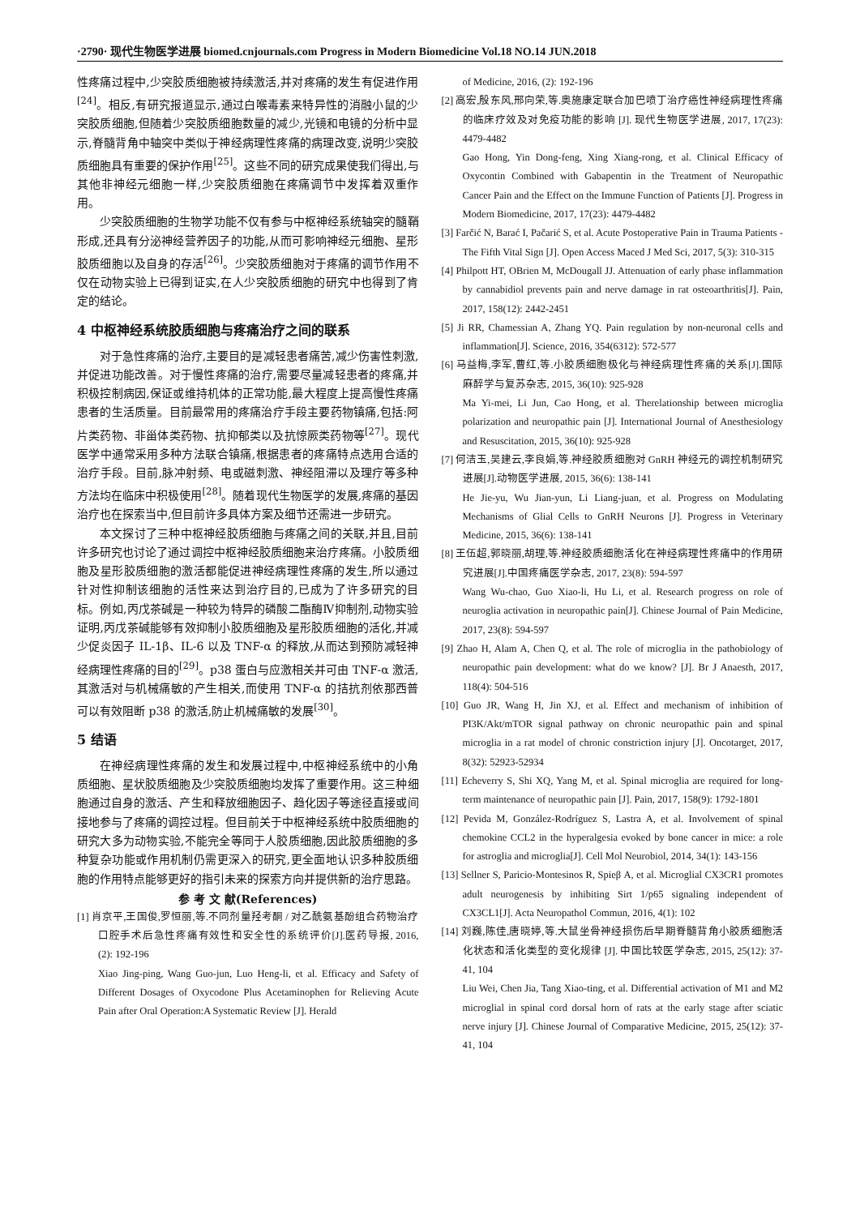·2790· 现代生物医学进展 biomed.cnjournals.com Progress in Modern Biomedicine Vol.18 NO.14 JUN.2018
性疼痛过程中,少突胶质细胞被持续激活,并对疼痛的发生有促进作用<sup>[24]</sup>。相反,有研究报道显示,通过白喉毒素来特异性的消融小鼠的少突胶质细胞,但随着少突胶质细胞数量的减少,光镜和电镜的分析中显示,脊髓背角中轴突中类似于神经病理性疼痛的病理改变,说明少突胶质细胞具有重要的保护作用<sup>[25]</sup>。这些不同的研究成果使我们得出,与其他非神经元细胞一样,少突胶质细胞在疼痛调节中发挥着双重作用。
少突胶质细胞的生物学功能不仅有参与中枢神经系统轴突的髓鞘形成,还具有分泌神经营养因子的功能,从而可影响神经元细胞、星形胶质细胞以及自身的存活<sup>[26]</sup>。少突胶质细胞对于疼痛的调节作用不仅在动物实验上已得到证实,在人少突胶质细胞的研究中也得到了肯定的结论。
4 中枢神经系统胶质细胞与疼痛治疗之间的联系
对于急性疼痛的治疗,主要目的是减轻患者痛苦,减少伤害性刺激,并促进功能改善。对于慢性疼痛的治疗,需要尽量减轻患者的疼痛,并积极控制病因,保证或维持机体的正常功能,最大程度上提高慢性疼痛患者的生活质量。目前最常用的疼痛治疗手段主要药物镇痛,包括:阿片类药物、非甾体类药物、抗抑郁类以及抗惊厥类药物等<sup>[27]</sup>。现代医学中通常采用多种方法联合镇痛,根据患者的疼痛特点选用合适的治疗手段。目前,脉冲射频、电或磁刺激、神经阻滞以及理疗等多种方法均在临床中积极使用<sup>[28]</sup>。随着现代生物医学的发展,疼痛的基因治疗也在探索当中,但目前许多具体方案及细节还需进一步研究。
本文探讨了三种中枢神经胶质细胞与疼痛之间的关联,并且,目前许多研究也讨论了通过调控中枢神经胶质细胞来治疗疼痛。小胶质细胞及星形胶质细胞的激活都能促进神经病理性疼痛的发生,所以通过针对性抑制该细胞的活性来达到治疗目的,已成为了许多研究的目标。例如,丙戊茶碱是一种较为特异的磷酸二酯酶Ⅳ抑制剂,动物实验证明,丙戊茶碱能够有效抑制小胶质细胞及星形胶质细胞的活化,并减少促炎因子 IL-1β、IL-6 以及 TNF-α 的释放,从而达到预防减轻神经病理性疼痛的目的<sup>[29]</sup>。p38 蛋白与应激相关并可由 TNF-α 激活,其激活对与机械痛敏的产生相关,而使用 TNF-α 的拮抗剂依那西普可以有效阻断 p38 的激活,防止机械痛敏的发展<sup>[30]</sup>。
5 结语
在神经病理性疼痛的发生和发展过程中,中枢神经系统中的小角质细胞、星状胶质细胞及少突胶质细胞均发挥了重要作用。这三种细胞通过自身的激活、产生和释放细胞因子、趋化因子等途径直接或间接地参与了疼痛的调控过程。但目前关于中枢神经系统中胶质细胞的研究大多为动物实验,不能完全等同于人胶质细胞,因此胶质细胞的多种复杂功能或作用机制仍需更深入的研究,更全面地认识多种胶质细胞的作用特点能够更好的指引未来的探索方向并提供新的治疗思路。
参 考 文 献(References)
[1] 肖京平,王国俊,罗恒丽,等.不同剂量羟考酮 / 对乙酰氨基酚组合药物治疗口腔手术后急性疼痛有效性和安全性的系统评价[J].医药导报, 2016, (2): 192-196
Xiao Jing-ping, Wang Guo-jun, Luo Heng-li, et al. Efficacy and Safety of Different Dosages of Oxycodone Plus Acetaminophen for Relieving Acute Pain after Oral Operation:A Systematic Review [J]. Herald
of Medicine, 2016, (2): 192-196
[2] 高宏,殷东风,邢向荣,等.奥施康定联合加巴喷丁治疗癌性神经病理性疼痛的临床疗效及对免疫功能的影响 [J]. 现代生物医学进展, 2017, 17(23): 4479-4482
Gao Hong, Yin Dong-feng, Xing Xiang-rong, et al. Clinical Efficacy of Oxycontin Combined with Gabapentin in the Treatment of Neuropathic Cancer Pain and the Effect on the Immune Function of Patients [J]. Progress in Modern Biomedicine, 2017, 17(23): 4479-4482
[3] Farčić N, Barać I, Pačarić S, et al. Acute Postoperative Pain in Trauma Patients - The Fifth Vital Sign [J]. Open Access Maced J Med Sci, 2017, 5(3): 310-315
[4] Philpott HT, OBrien M, McDougall JJ. Attenuation of early phase inflammation by cannabidiol prevents pain and nerve damage in rat osteoarthritis[J]. Pain, 2017, 158(12): 2442-2451
[5] Ji RR, Chamessian A, Zhang YQ. Pain regulation by non-neuronal cells and inflammation[J]. Science, 2016, 354(6312): 572-577
[6] 马益梅,李军,曹红,等.小胶质细胞极化与神经病理性疼痛的关系[J].国际麻醉学与复苏杂志, 2015, 36(10): 925-928
Ma Yi-mei, Li Jun, Cao Hong, et al. Therelationship between microglia polarization and neuropathic pain [J]. International Journal of Anesthesiology and Resuscitation, 2015, 36(10): 925-928
[7] 何洁玉,吴建云,李良娟,等.神经胶质细胞对 GnRH 神经元的调控机制研究进展[J].动物医学进展, 2015, 36(6): 138-141
He Jie-yu, Wu Jian-yun, Li Liang-juan, et al. Progress on Modulating Mechanisms of Glial Cells to GnRH Neurons [J]. Progress in Veterinary Medicine, 2015, 36(6): 138-141
[8] 王伍超,郭晓丽,胡理,等.神经胶质细胞活化在神经病理性疼痛中的作用研究进展[J].中国疼痛医学杂志, 2017, 23(8): 594-597
Wang Wu-chao, Guo Xiao-li, Hu Li, et al. Research progress on role of neuroglia activation in neuropathic pain[J]. Chinese Journal of Pain Medicine, 2017, 23(8): 594-597
[9] Zhao H, Alam A, Chen Q, et al. The role of microglia in the pathobiology of neuropathic pain development: what do we know? [J]. Br J Anaesth, 2017, 118(4): 504-516
[10] Guo JR, Wang H, Jin XJ, et al. Effect and mechanism of inhibition of PI3K/Akt/mTOR signal pathway on chronic neuropathic pain and spinal microglia in a rat model of chronic constriction injury [J]. Oncotarget, 2017, 8(32): 52923-52934
[11] Echeverry S, Shi XQ, Yang M, et al. Spinal microglia are required for long-term maintenance of neuropathic pain [J]. Pain, 2017, 158(9): 1792-1801
[12] Pevida M, González-Rodríguez S, Lastra A, et al. Involvement of spinal chemokine CCL2 in the hyperalgesia evoked by bone cancer in mice: a role for astroglia and microglia[J]. Cell Mol Neurobiol, 2014, 34(1): 143-156
[13] Sellner S, Paricio-Montesinos R, Spieβ A, et al. Microglial CX3CR1 promotes adult neurogenesis by inhibiting Sirt 1/p65 signaling independent of CX3CL1[J]. Acta Neuropathol Commun, 2016, 4(1): 102
[14] 刘巍,陈佳,唐晓婷,等.大鼠坐骨神经损伤后早期脊髓背角小胶质细胞活化状态和活化类型的变化规律 [J]. 中国比较医学杂志, 2015, 25(12): 37-41, 104
Liu Wei, Chen Jia, Tang Xiao-ting, et al. Differential activation of M1 and M2 microglial in spinal cord dorsal horn of rats at the early stage after sciatic nerve injury [J]. Chinese Journal of Comparative Medicine, 2015, 25(12): 37-41, 104